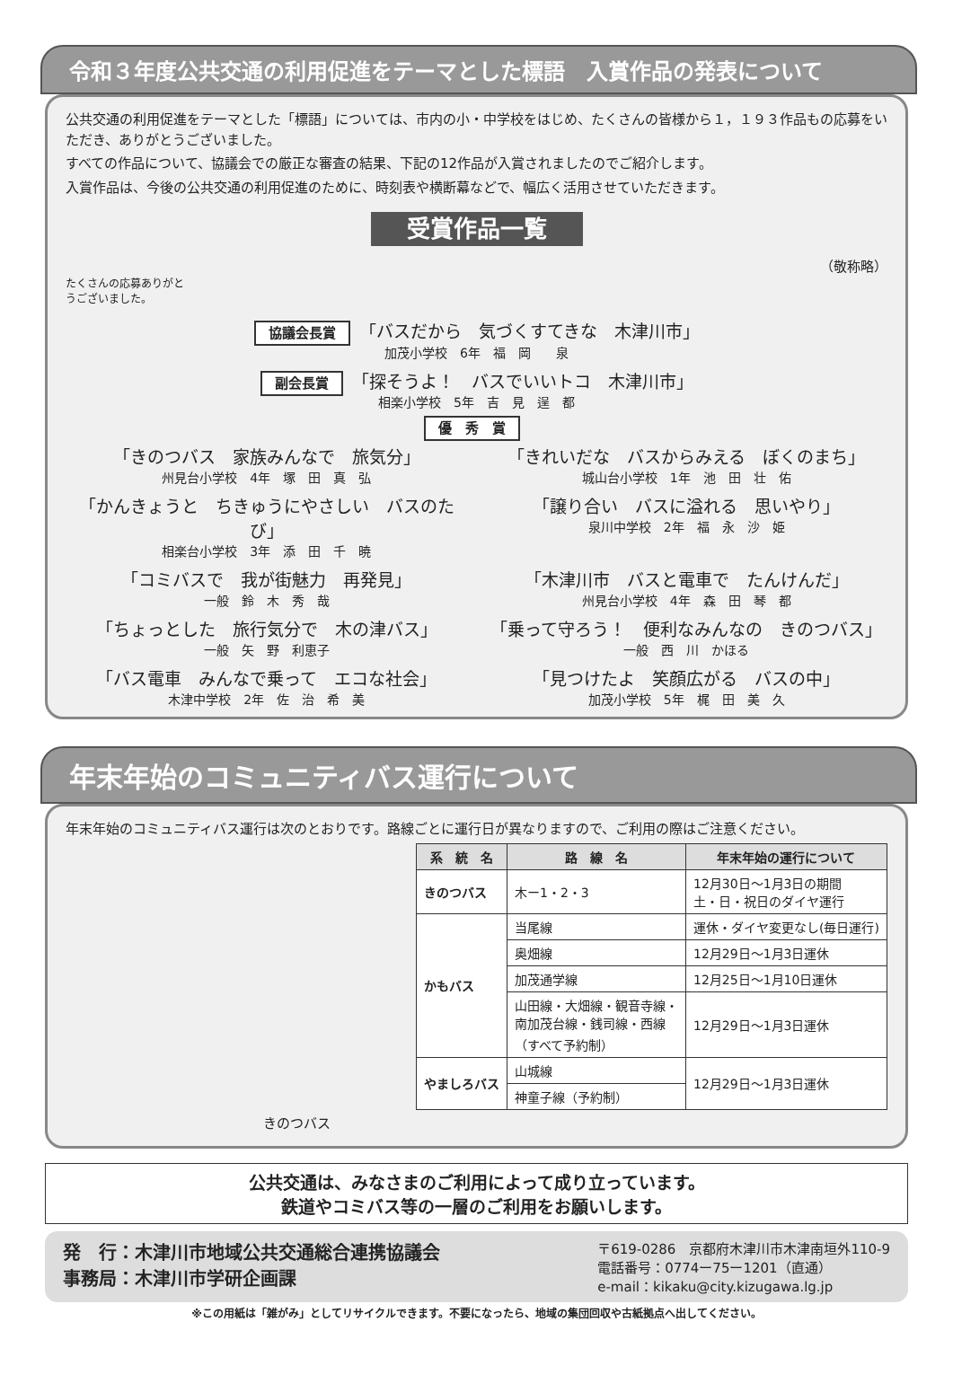令和３年度公共交通の利用促進をテーマとした標語　入賞作品の発表について
公共交通の利用促進をテーマとした「標語」については、市内の小・中学校をはじめ、たくさんの皆様から１，１９３作品もの応募をいただき、ありがとうございました。
すべての作品について、協議会での厳正な審査の結果、下記の12作品が入賞されましたのでご紹介します。
入賞作品は、今後の公共交通の利用促進のために、時刻表や横断幕などで、幅広く活用させていただきます。
受賞作品一覧
（敬称略）
たくさんの応募ありがとうございました。
協議会長賞 「バスだから　気づくすてきな　木津川市」
加茂小学校　6年　福　岡　　泉
副会長賞 「探そうよ！　バスでいいトコ　木津川市」
相楽小学校　5年　吉　見　逞　都
優　秀　賞
「きのつバス　家族みんなで　旅気分」
州見台小学校　4年　塚　田　真　弘
「きれいだな　バスからみえる　ぼくのまち」
城山台小学校　1年　池　田　壮　佑
「かんきょうと　ちきゅうにやさしい　バスのたび」
相楽台小学校　3年　添　田　千　暁
「譲り合い　バスに溢れる　思いやり」
泉川中学校　2年　福　永　沙　姫
「コミバスで　我が街魅力　再発見」
一般　鈴　木　秀　哉
「木津川市　バスと電車で　たんけんだ」
州見台小学校　4年　森　田　琴　都
「ちょっとした　旅行気分で　木の津バス」
一般　矢　野　利恵子
「乗って守ろう！　便利なみんなの　きのつバス」
一般　西　川　かほる
「バス電車　みんなで乗って　エコな社会」
木津中学校　2年　佐　治　希　美
「見つけたよ　笑顔広がる　バスの中」
加茂小学校　5年　梶　田　美　久
年末年始のコミュニティバス運行について
年末年始のコミュニティバス運行は次のとおりです。路線ごとに運行日が異なりますので、ご利用の際はご注意ください。
| 系 統 名 | 路 線 名 | 年末年始の運行について |
| --- | --- | --- |
| きのつバス | 木ー1・2・3 | 12月30日～1月3日の期間 土・日・祝日のダイヤ運行 |
| かもバス | 当尾線 | 運休・ダイヤ変更なし(毎日運行) |
| | 奥畑線 | 12月29日～1月3日運休 |
| | 加茂通学線 | 12月25日～1月10日運休 |
| | 山田線・大畑線・観音寺線・ 南加茂台線・銭司線・西線 （すべて予約制） | 12月29日～1月3日運休 |
| やましろバス | 山城線 | 12月29日～1月3日運休 |
| | 神童子線（予約制） | |
きのつバス
公共交通は、みなさまのご利用によって成り立っています。
鉄道やコミバス等の一層のご利用をお願いします。
発　行：木津川市地域公共交通総合連携協議会
事務局：木津川市学研企画課
〒619-0286　京都府木津川市木津南垣外110-9
電話番号：0774ー75ー1201（直通）
e-mail：kikaku@city.kizugawa.lg.jp
※この用紙は「雑がみ」としてリサイクルできます。不要になったら、地域の集団回収や古紙拠点へ出してください。